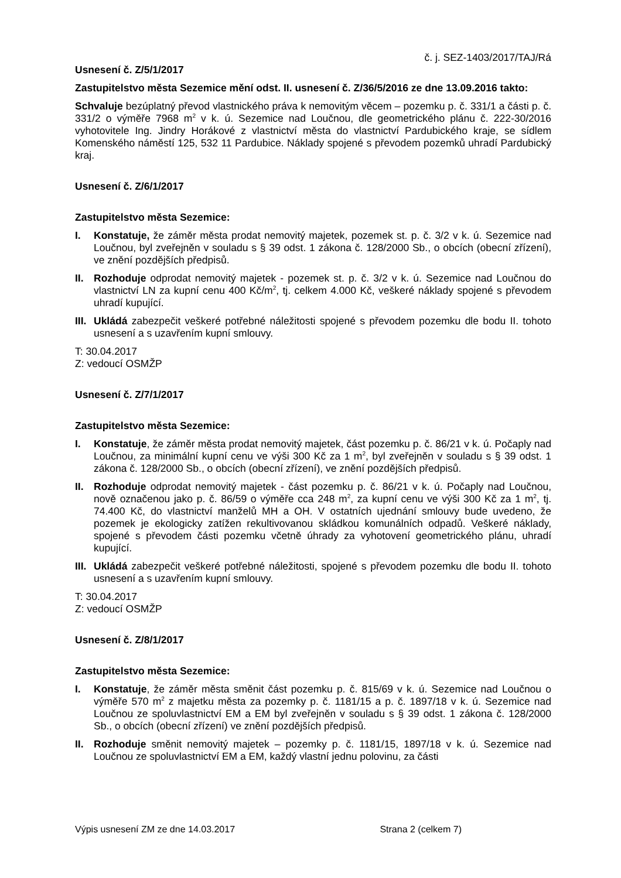č. j. SEZ-1403/2017/TAJ/Rá
Usnesení č. Z/5/1/2017
Zastupitelstvo města Sezemice mění odst. II. usnesení č. Z/36/5/2016 ze dne 13.09.2016 takto:
Schvaluje bezúplatný převod vlastnického práva k nemovitým věcem – pozemku p. č. 331/1 a části p. č. 331/2 o výměře 7968 m<sup>2</sup> v k. ú. Sezemice nad Loučnou, dle geometrického plánu č. 222-30/2016 vyhotovitele Ing. Jindry Horákové z vlastnictví města do vlastnictví Pardubického kraje, se sídlem Komenského náměstí 125, 532 11 Pardubice. Náklady spojené s převodem pozemků uhradí Pardubický kraj.
Usnesení č. Z/6/1/2017
Zastupitelstvo města Sezemice:
I. Konstatuje, že záměr města prodat nemovitý majetek, pozemek st. p. č. 3/2 v k. ú. Sezemice nad Loučnou, byl zveřejněn v souladu s § 39 odst. 1 zákona č. 128/2000 Sb., o obcích (obecní zřízení), ve znění pozdějších předpisů.
II. Rozhoduje odprodat nemovitý majetek - pozemek st. p. č. 3/2 v k. ú. Sezemice nad Loučnou do vlastnictví LN za kupní cenu 400 Kč/m<sup>2</sup>, tj. celkem 4.000 Kč, veškeré náklady spojené s převodem uhradí kupující.
III. Ukládá zabezpečit veškeré potřebné náležitosti spojené s převodem pozemku dle bodu II. tohoto usnesení a s uzavřením kupní smlouvy.
T: 30.04.2017
Z: vedoucí OSMŽP
Usnesení č. Z/7/1/2017
Zastupitelstvo města Sezemice:
I. Konstatuje, že záměr města prodat nemovitý majetek, část pozemku p. č. 86/21 v k. ú. Počaply nad Loučnou, za minimální kupní cenu ve výši 300 Kč za 1 m<sup>2</sup>, byl zveřejněn v souladu s § 39 odst. 1 zákona č. 128/2000 Sb., o obcích (obecní zřízení), ve znění pozdějších předpisů.
II. Rozhoduje odprodat nemovitý majetek - část pozemku p. č. 86/21 v k. ú. Počaply nad Loučnou, nově označenou jako p. č. 86/59 o výměře cca 248 m<sup>2</sup>, za kupní cenu ve výši 300 Kč za 1 m<sup>2</sup>, tj. 74.400 Kč, do vlastnictví manželů MH a OH. V ostatních ujednání smlouvy bude uvedeno, že pozemek je ekologicky zatížen rekultivovanou skládkou komunálních odpadů. Veškeré náklady, spojené s převodem části pozemku včetně úhrady za vyhotovení geometrického plánu, uhradí kupující.
III. Ukládá zabezpečit veškeré potřebné náležitosti, spojené s převodem pozemku dle bodu II. tohoto usnesení a s uzavřením kupní smlouvy.
T: 30.04.2017
Z: vedoucí OSMŽP
Usnesení č. Z/8/1/2017
Zastupitelstvo města Sezemice:
I. Konstatuje, že záměr města směnit část pozemku p. č. 815/69 v k. ú. Sezemice nad Loučnou o výměře 570 m<sup>2</sup> z majetku města za pozemky p. č. 1181/15 a p. č. 1897/18 v k. ú. Sezemice nad Loučnou ze spoluvlastnictví EM a EM byl zveřejněn v souladu s § 39 odst. 1 zákona č. 128/2000 Sb., o obcích (obecní zřízení) ve znění pozdějších předpisů.
II. Rozhoduje směnit nemovitý majetek – pozemky p. č. 1181/15, 1897/18 v k. ú. Sezemice nad Loučnou ze spoluvlastnictví EM a EM, každý vlastní jednu polovinu, za části
Výpis usnesení ZM ze dne 14.03.2017 Strana 2 (celkem 7)